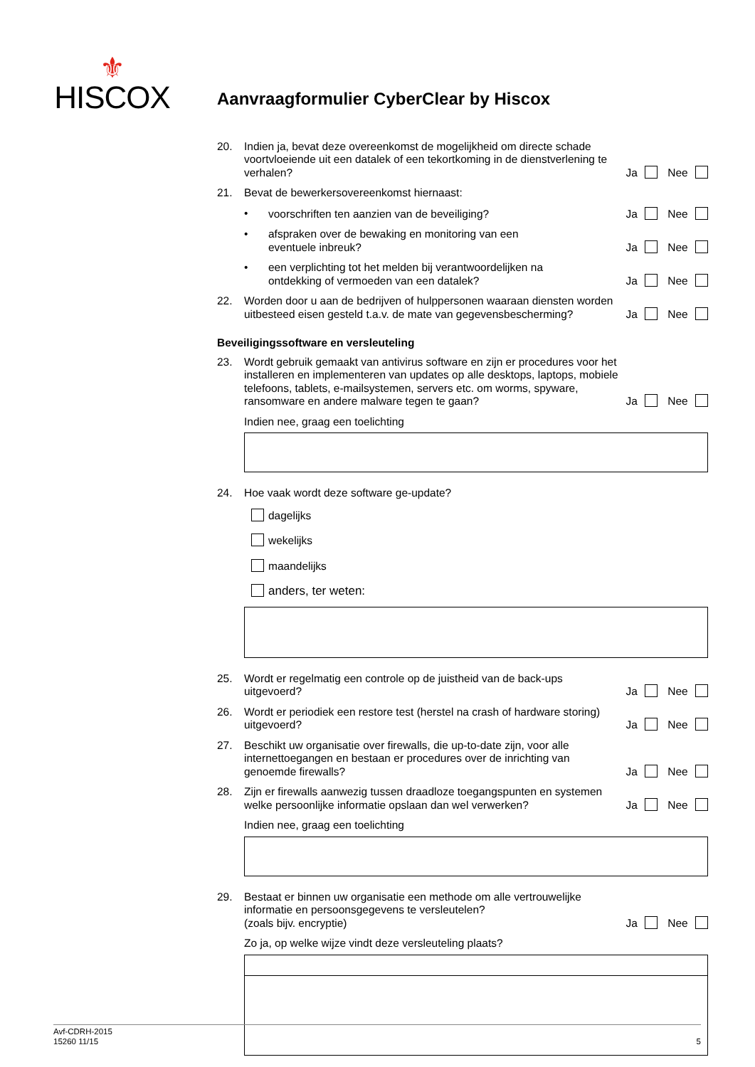⚜
HISCOX
Aanvraagformulier CyberClear by Hiscox
20.
Indien ja, bevat deze overeenkomst de mogelijkheid om directe schade voortvloeiende uit een datalek of een tekortkoming in de dienstverlening te verhalen?
Ja Nee
21.
Bevat de bewerkersovereenkomst hiernaast:
•
voorschriften ten aanzien van de beveiliging?
Ja Nee
•
afspraken over de bewaking en monitoring van een
eventuele inbreuk?
Ja Nee
•
een verplichting tot het melden bij verantwoordelijken na
ontdekking of vermoeden van een datalek?
Ja Nee
22.
Worden door u aan de bedrijven of hulppersonen waaraan diensten worden uitbesteed eisen gesteld t.a.v. de mate van gegevensbescherming?
Ja Nee
Beveiligingssoftware en versleuteling
23.
Wordt gebruik gemaakt van antivirus software en zijn er procedures voor het installeren en implementeren van updates op alle desktops, laptops, mobiele telefoons, tablets, e-mailsystemen, servers etc. om worms, spyware, ransomware en andere malware tegen te gaan?
Ja Nee
Indien nee, graag een toelichting
24.
Hoe vaak wordt deze software ge-update?
dagelijks
wekelijks
maandelijks
anders, ter weten:
25.
Wordt er regelmatig een controle op de juistheid van de back-ups uitgevoerd?
Ja Nee
26.
Wordt er periodiek een restore test (herstel na crash of hardware storing) uitgevoerd?
Ja Nee
27.
Beschikt uw organisatie over firewalls, die up-to-date zijn, voor alle internettoegangen en bestaan er procedures over de inrichting van genoemde firewalls?
Ja Nee
28.
Zijn er firewalls aanwezig tussen draadloze toegangspunten en systemen welke persoonlijke informatie opslaan dan wel verwerken?
Ja Nee
Indien nee, graag een toelichting
29.
Bestaat er binnen uw organisatie een methode om alle vertrouwelijke informatie en persoonsgegevens te versleutelen?
(zoals bijv. encryptie)
Ja Nee
Zo ja, op welke wijze vindt deze versleuteling plaats?
Avf-CDRH-2015
15260 11/15
5